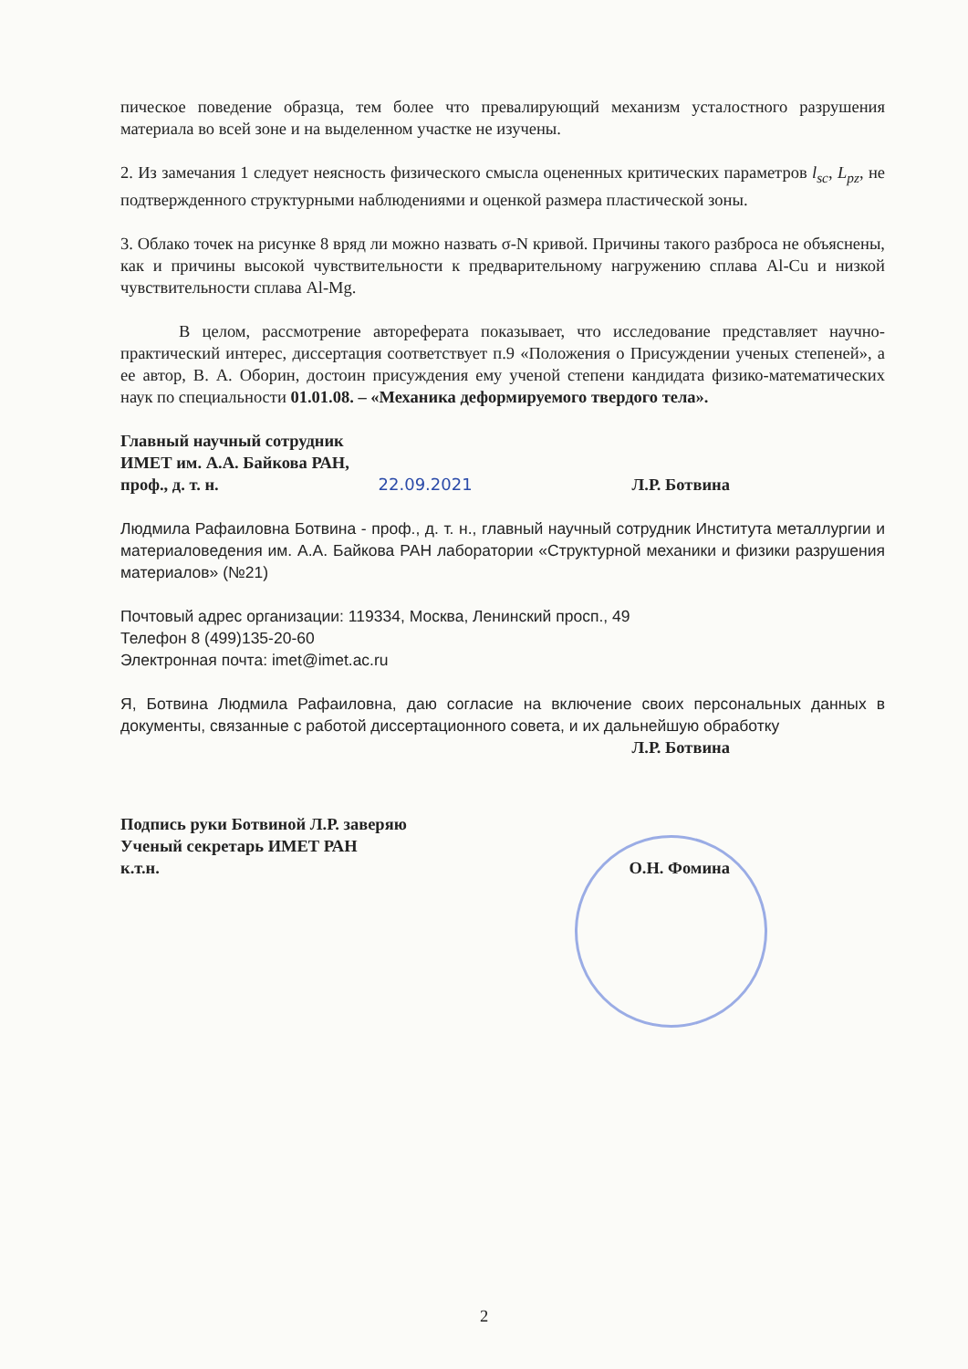пическое поведение образца, тем более что превалирующий механизм усталостного разрушения материала во всей зоне и на выделенном участке не изучены.
2. Из замечания 1 следует неясность физического смысла оцененных критических параметров l<sub>sc</sub>, L<sub>pz</sub>, не подтвержденного структурными наблюдениями и оценкой размера пластической зоны.
3. Облако точек на рисунке 8 вряд ли можно назвать σ-N кривой. Причины такого разброса не объяснены, как и причины высокой чувствительности к предварительному нагружению сплава Al-Cu и низкой чувствительности сплава Al-Mg.
В целом, рассмотрение автореферата показывает, что исследование представляет научно-практический интерес, диссертация соответствует п.9 «Положения о Присуждении ученых степеней», а ее автор, В. А. Оборин, достоин присуждения ему ученой степени кандидата физико-математических наук по специальности 01.01.08. – «Механика деформируемого твердого тела».
Главный научный сотрудник
ИМЕТ им. А.А. Байкова РАН,
проф., д. т. н. 22.09.2021 Л.Р. Ботвина
Людмила Рафаиловна Ботвина - проф., д. т. н., главный научный сотрудник Института металлургии и материаловедения им. А.А. Байкова РАН лаборатории «Структурной механики и физики разрушения материалов» (№21)
Почтовый адрес организации: 119334, Москва, Ленинский просп., 49
Телефон 8 (499)135-20-60
Электронная почта: imet@imet.ac.ru
Я, Ботвина Людмила Рафаиловна, даю согласие на включение своих персональных данных в документы, связанные с работой диссертационного совета, и их дальнейшую обработку
Л.Р. Ботвина
Подпись руки Ботвиной Л.Р. заверяю
Ученый секретарь ИМЕТ РАН
к.т.н. О.Н. Фомина
2